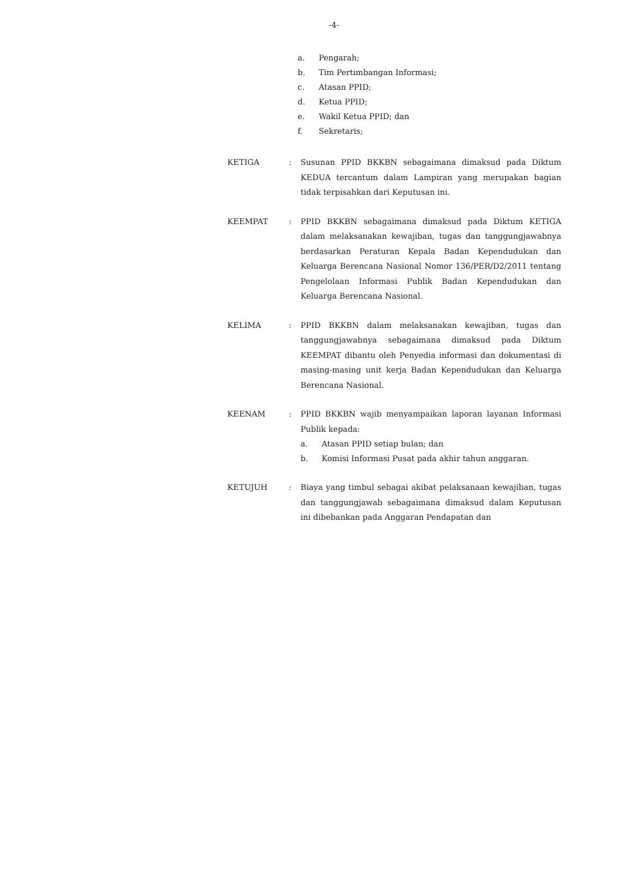-4-
a. Pengarah;
b. Tim Pertimbangan Informasi;
c. Atasan PPID;
d. Ketua PPID;
e. Wakil Ketua PPID; dan
f. Sekretaris;
KETIGA : Susunan PPID BKKBN sebagaimana dimaksud pada Diktum KEDUA tercantum dalam Lampiran yang merupakan bagian tidak terpisahkan dari Keputusan ini.
KEEMPAT : PPID BKKBN sebagaimana dimaksud pada Diktum KETIGA dalam melaksanakan kewajiban, tugas dan tanggungjawabnya berdasarkan Peraturan Kepala Badan Kependudukan dan Keluarga Berencana Nasional Nomor 136/PER/D2/2011 tentang Pengelolaan Informasi Publik Badan Kependudukan dan Keluarga Berencana Nasional.
KELIMA : PPID BKKBN dalam melaksanakan kewajiban, tugas dan tanggungjawabnya sebagaimana dimaksud pada Diktum KEEMPAT dibantu oleh Penyedia informasi dan dokumentasi di masing-masing unit kerja Badan Kependudukan dan Keluarga Berencana Nasional.
KEENAM : PPID BKKBN wajib menyampaikan laporan layanan Informasi Publik kepada:
a. Atasan PPID setiap bulan; dan
b. Komisi Informasi Pusat pada akhir tahun anggaran.
KETUJUH : Biaya yang timbul sebagai akibat pelaksanaan kewajiban, tugas dan tanggungjawab sebagaimana dimaksud dalam Keputusan ini dibebankan pada Anggaran Pendapatan dan